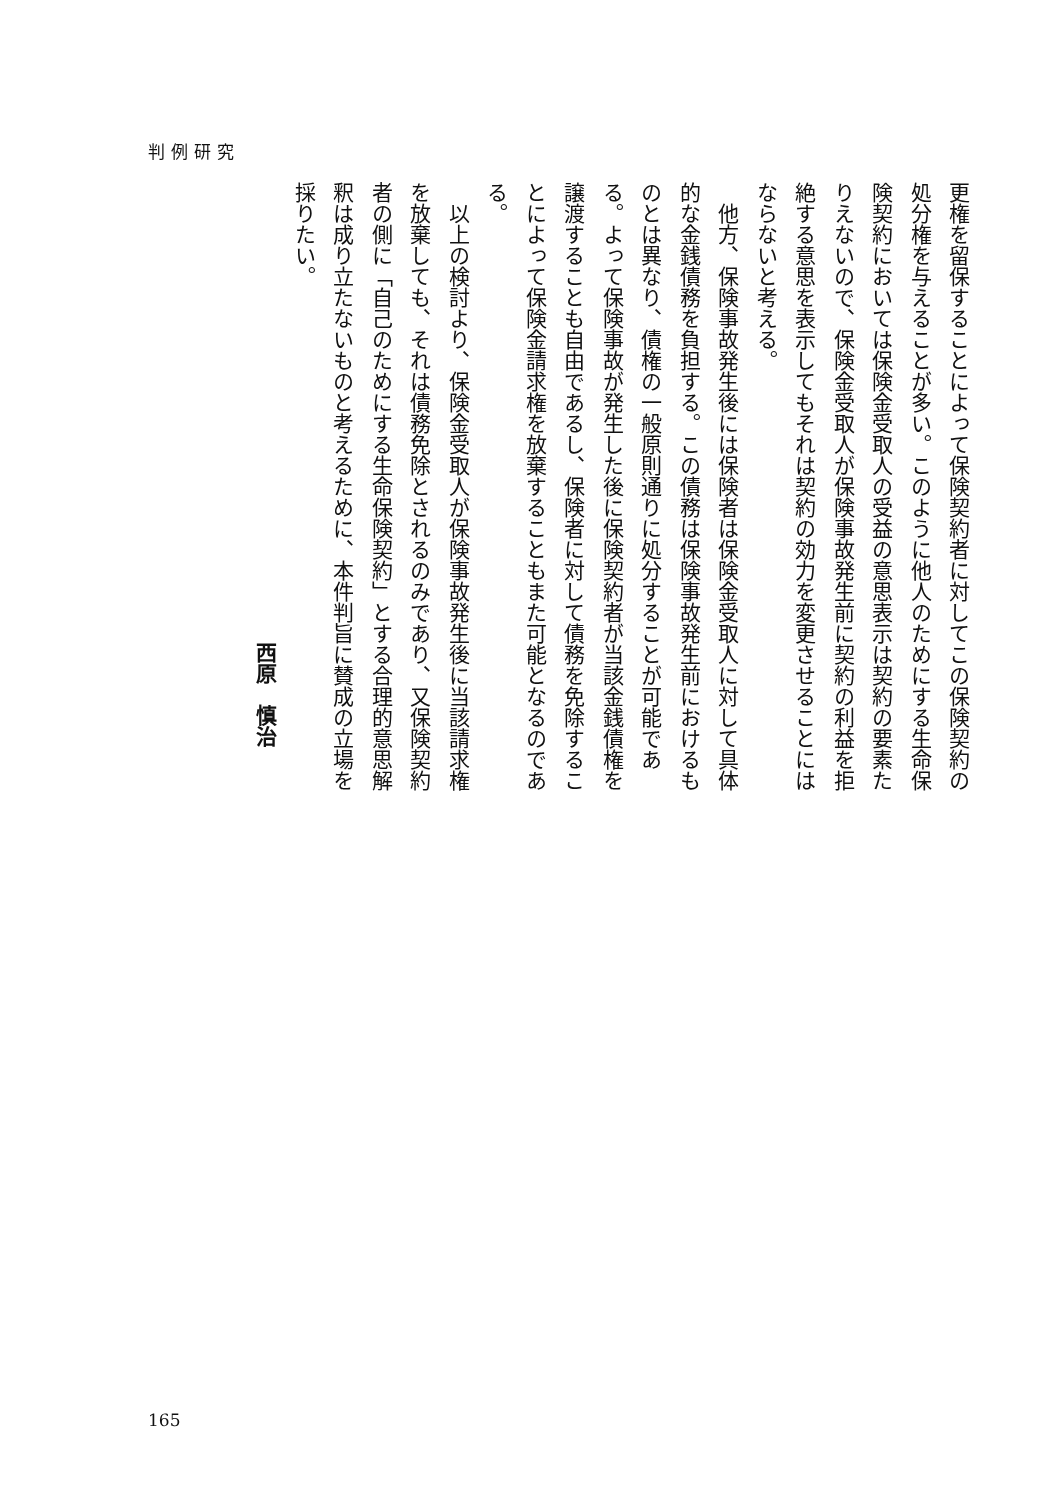判例研究
更権を留保することによって保険契約者に対してこの保険契約の処分権を与えることが多い。このように他人のためにする生命保険契約においては保険金受取人の受益の意思表示は契約の要素たりえないので、保険金受取人が保険事故発生前に契約の利益を拒絶する意思を表示してもそれは契約の効力を変更させることにはならないと考える。
　他方、保険事故発生後には保険者は保険金受取人に対して具体的な金銭債務を負担する。この債務は保険事故発生前におけるものとは異なり、債権の一般原則通りに処分することが可能である。よって保険事故が発生した後に保険契約者が当該金銭債権を譲渡することも自由であるし、保険者に対して債務を免除することによって保険金請求権を放棄することもまた可能となるのである。
　以上の検討より、保険金受取人が保険事故発生後に当該請求権を放棄しても、それは債務免除とされるのみであり、又保険契約者の側に「自己のためにする生命保険契約」とする合理的意思解釈は成り立たないものと考えるために、本件判旨に賛成の立場を採りたい。
西原　慎治
165